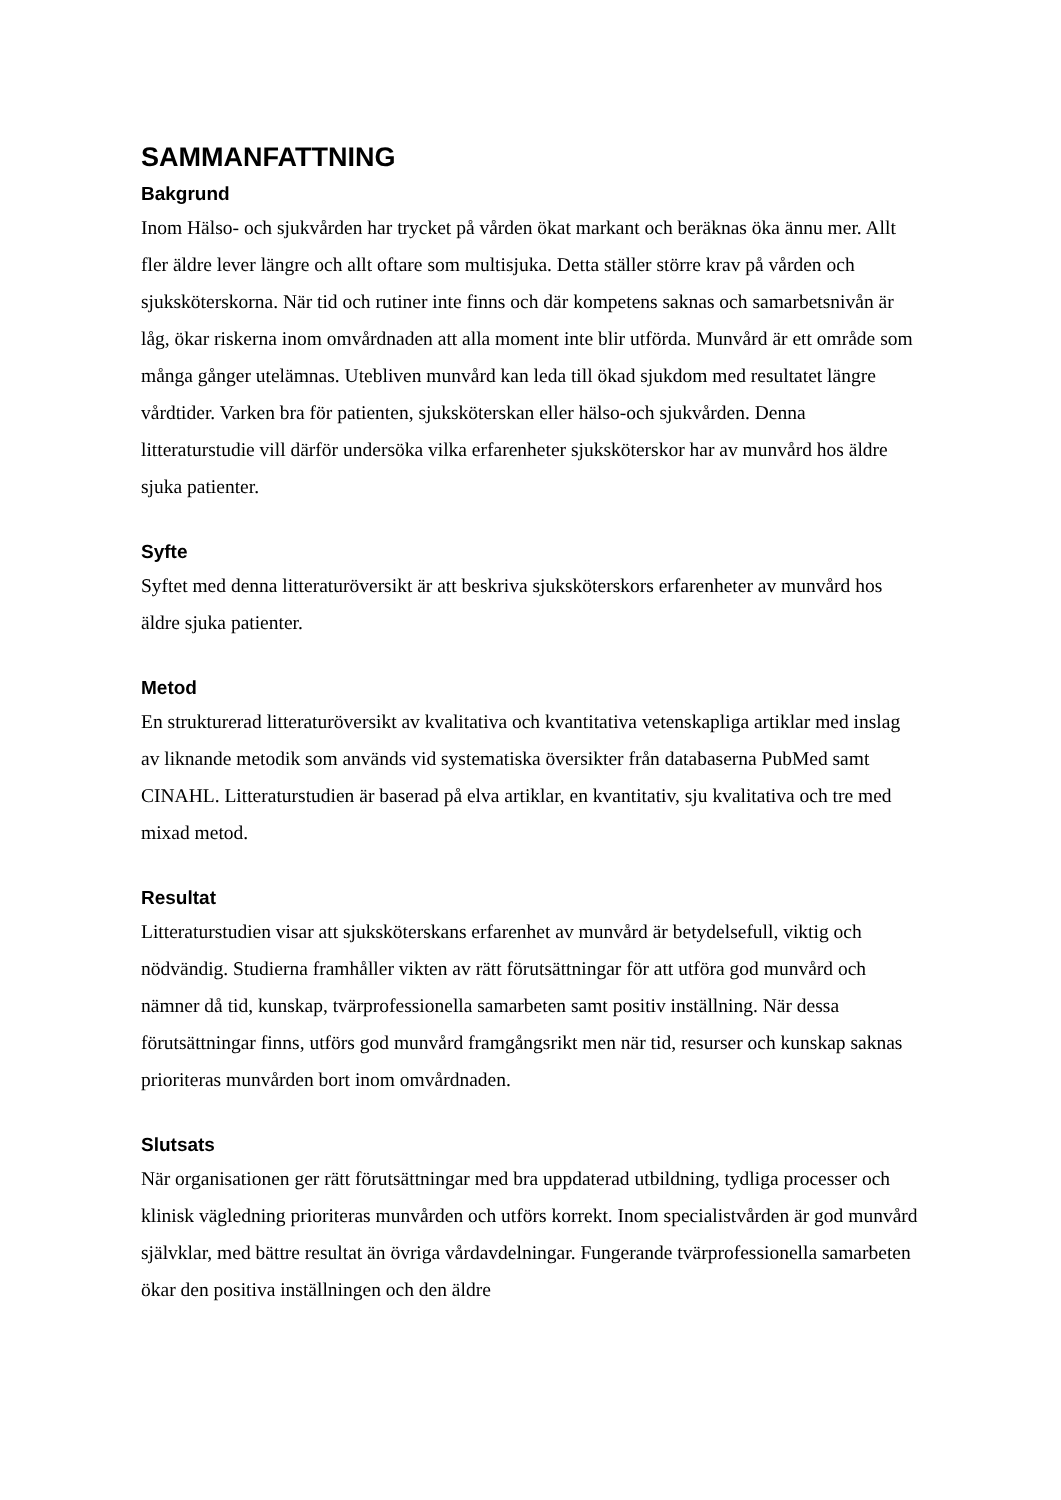SAMMANFATTNING
Bakgrund
Inom Hälso- och sjukvården har trycket på vården ökat markant och beräknas öka ännu mer. Allt fler äldre lever längre och allt oftare som multisjuka. Detta ställer större krav på vården och sjuksköterskorna. När tid och rutiner inte finns och där kompetens saknas och samarbetsnivån är låg, ökar riskerna inom omvårdnaden att alla moment inte blir utförda. Munvård är ett område som många gånger utelämnas. Utebliven munvård kan leda till ökad sjukdom med resultatet längre vårdtider. Varken bra för patienten, sjuksköterskan eller hälso-och sjukvården. Denna litteraturstudie vill därför undersöka vilka erfarenheter sjuksköterskor har av munvård hos äldre sjuka patienter.
Syfte
Syftet med denna litteraturöversikt är att beskriva sjuksköterskors erfarenheter av munvård hos äldre sjuka patienter.
Metod
En strukturerad litteraturöversikt av kvalitativa och kvantitativa vetenskapliga artiklar med inslag av liknande metodik som används vid systematiska översikter från databaserna PubMed samt CINAHL. Litteraturstudien är baserad på elva artiklar, en kvantitativ, sju kvalitativa och tre med mixad metod.
Resultat
Litteraturstudien visar att sjuksköterskans erfarenhet av munvård är betydelsefull, viktig och nödvändig. Studierna framhåller vikten av rätt förutsättningar för att utföra god munvård och nämner då tid, kunskap, tvärprofessionella samarbeten samt positiv inställning. När dessa förutsättningar finns, utförs god munvård framgångsrikt men när tid, resurser och kunskap saknas prioriteras munvården bort inom omvårdnaden.
Slutsats
När organisationen ger rätt förutsättningar med bra uppdaterad utbildning, tydliga processer och klinisk vägledning prioriteras munvården och utförs korrekt. Inom specialistvården är god munvård självklar, med bättre resultat än övriga vårdavdelningar. Fungerande tvärprofessionella samarbeten ökar den positiva inställningen och den äldre